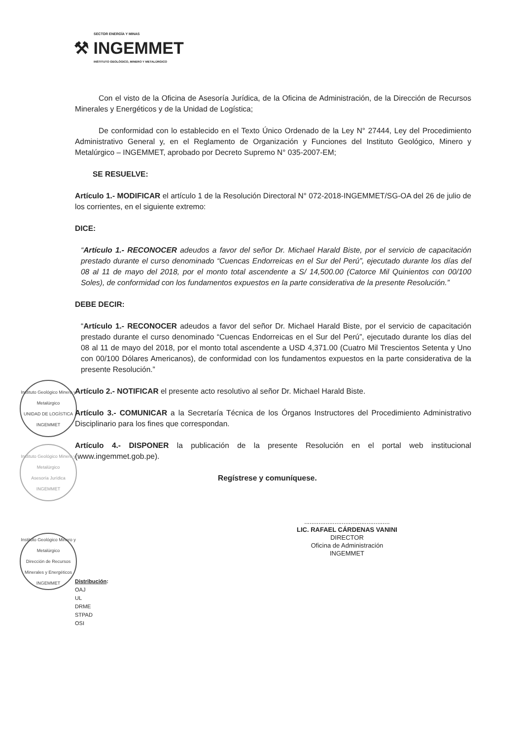SECTOR ENERGÍA Y MINAS
⚒ INGEMMET
INSTITUTO GEOLÓGICO, MINERO Y METALÚRGICO
Instituto Geológico Minero y Metalúrgico
UNIDAD DE LOGÍSTICA
INGEMMET
Instituto Geológico Minero y Metalúrgico
Asesoría Jurídica
INGEMMET
Instituto Geológico Minero y Metalúrgico
Dirección de Recursos Minerales y Energéticos
INGEMMET
Con el visto de la Oficina de Asesoría Jurídica, de la Oficina de Administración, de la Dirección de Recursos Minerales y Energéticos y de la Unidad de Logística;
De conformidad con lo establecido en el Texto Único Ordenado de la Ley N° 27444, Ley del Procedimiento Administrativo General y, en el Reglamento de Organización y Funciones del Instituto Geológico, Minero y Metalúrgico – INGEMMET, aprobado por Decreto Supremo N° 035-2007-EM;
SE RESUELVE:
Artículo 1.- MODIFICAR el artículo 1 de la Resolución Directoral N° 072-2018-INGEMMET/SG-OA del 26 de julio de los corrientes, en el siguiente extremo:
DICE:
“Artículo 1.- RECONOCER adeudos a favor del señor Dr. Michael Harald Biste, por el servicio de capacitación prestado durante el curso denominado “Cuencas Endorreicas en el Sur del Perú”, ejecutado durante los días del 08 al 11 de mayo del 2018, por el monto total ascendente a S/ 14,500.00 (Catorce Mil Quinientos con 00/100 Soles), de conformidad con los fundamentos expuestos en la parte considerativa de la presente Resolución.”
DEBE DECIR:
“Artículo 1.- RECONOCER adeudos a favor del señor Dr. Michael Harald Biste, por el servicio de capacitación prestado durante el curso denominado “Cuencas Endorreicas en el Sur del Perú”, ejecutado durante los días del 08 al 11 de mayo del 2018, por el monto total ascendente a USD 4,371.00 (Cuatro Mil Trescientos Setenta y Uno con 00/100 Dólares Americanos), de conformidad con los fundamentos expuestos en la parte considerativa de la presente Resolución.”
Artículo 2.- NOTIFICAR el presente acto resolutivo al señor Dr. Michael Harald Biste.
Artículo 3.- COMUNICAR a la Secretaría Técnica de los Órganos Instructores del Procedimiento Administrativo Disciplinario para los fines que correspondan.
Artículo 4.- DISPONER la publicación de la presente Resolución en el portal web institucional (www.ingemmet.gob.pe).
Regístrese y comuníquese.
................................................
LIC. RAFAEL CÁRDENAS VANINI
DIRECTOR
Oficina de Administración
INGEMMET
Distribución:
OAJ
UL
DRME
STPAD
OSI